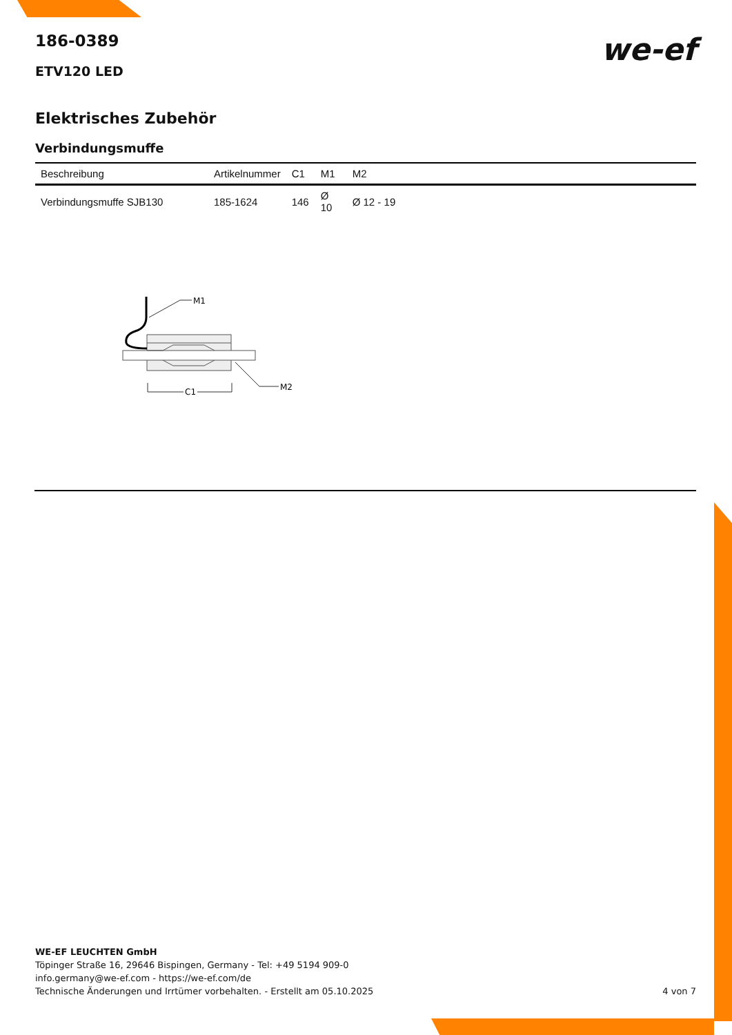we-ef
186-0389
ETV120 LED
Elektrisches Zubehör
Verbindungsmuffe
| Beschreibung | Artikelnummer | C1 | M1 | M2 |
| --- | --- | --- | --- | --- |
| Verbindungsmuffe SJB130 | 185-1624 | 146 | Ø 10 | Ø 12 - 19 |
M1
M2
C1
WE-EF LEUCHTEN GmbH
Töpinger Straße 16, 29646 Bispingen, Germany - Tel: +49 5194 909-0
info.germany@we-ef.com - https://we-ef.com/de
Technische Änderungen und Irrtümer vorbehalten. - Erstellt am 05.10.2025 4 von 7